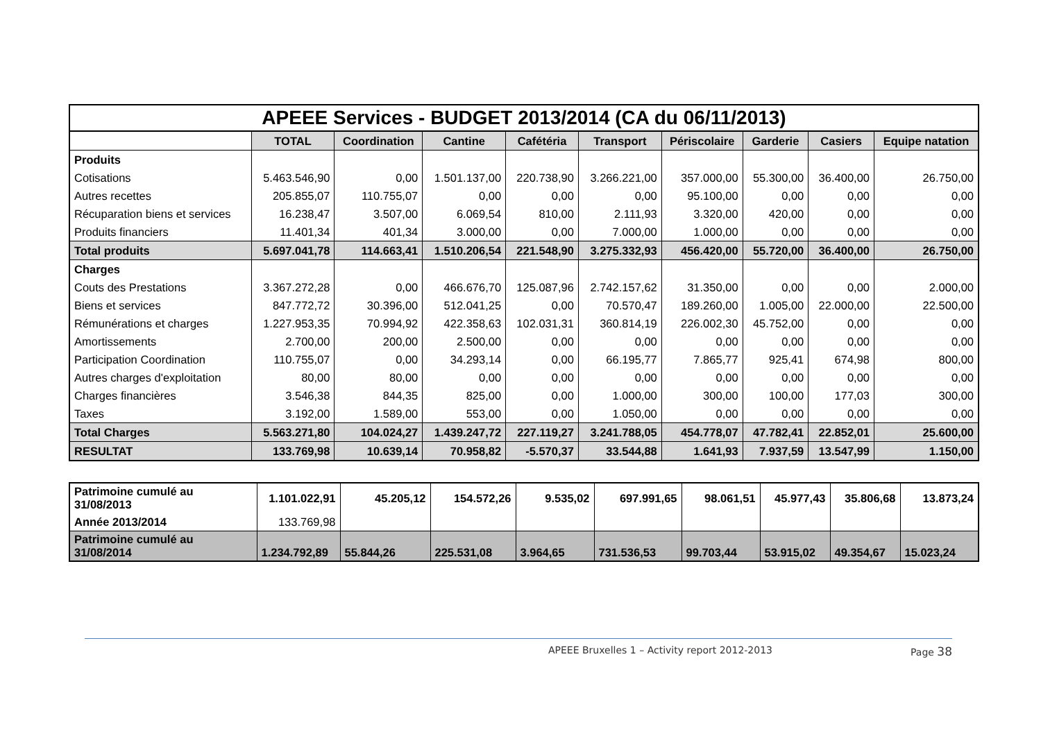| APEEE Services - BUDGET 2013/2014 (CA du 06/11/2013) | | | | | | | | | |
| | TOTAL | Coordination | Cantine | Cafétéria | Transport | Périscolaire | Garderie | Casiers | Equipe natation |
| Produits | | | | | | | | | |
| Cotisations | 5.463.546,90 | 0,00 | 1.501.137,00 | 220.738,90 | 3.266.221,00 | 357.000,00 | 55.300,00 | 36.400,00 | 26.750,00 |
| Autres recettes | 205.855,07 | 110.755,07 | 0,00 | 0,00 | 0,00 | 95.100,00 | 0,00 | 0,00 | 0,00 |
| Récuparation biens et services | 16.238,47 | 3.507,00 | 6.069,54 | 810,00 | 2.111,93 | 3.320,00 | 420,00 | 0,00 | 0,00 |
| Produits financiers | 11.401,34 | 401,34 | 3.000,00 | 0,00 | 7.000,00 | 1.000,00 | 0,00 | 0,00 | 0,00 |
| Total produits | 5.697.041,78 | 114.663,41 | 1.510.206,54 | 221.548,90 | 3.275.332,93 | 456.420,00 | 55.720,00 | 36.400,00 | 26.750,00 |
| Charges | | | | | | | | | |
| Couts des Prestations | 3.367.272,28 | 0,00 | 466.676,70 | 125.087,96 | 2.742.157,62 | 31.350,00 | 0,00 | 0,00 | 2.000,00 |
| Biens et services | 847.772,72 | 30.396,00 | 512.041,25 | 0,00 | 70.570,47 | 189.260,00 | 1.005,00 | 22.000,00 | 22.500,00 |
| Rémunérations et charges | 1.227.953,35 | 70.994,92 | 422.358,63 | 102.031,31 | 360.814,19 | 226.002,30 | 45.752,00 | 0,00 | 0,00 |
| Amortissements | 2.700,00 | 200,00 | 2.500,00 | 0,00 | 0,00 | 0,00 | 0,00 | 0,00 | 0,00 |
| Participation Coordination | 110.755,07 | 0,00 | 34.293,14 | 0,00 | 66.195,77 | 7.865,77 | 925,41 | 674,98 | 800,00 |
| Autres charges d'exploitation | 80,00 | 80,00 | 0,00 | 0,00 | 0,00 | 0,00 | 0,00 | 0,00 | 0,00 |
| Charges financières | 3.546,38 | 844,35 | 825,00 | 0,00 | 1.000,00 | 300,00 | 100,00 | 177,03 | 300,00 |
| Taxes | 3.192,00 | 1.589,00 | 553,00 | 0,00 | 1.050,00 | 0,00 | 0,00 | 0,00 | 0,00 |
| Total Charges | 5.563.271,80 | 104.024,27 | 1.439.247,72 | 227.119,27 | 3.241.788,05 | 454.778,07 | 47.782,41 | 22.852,01 | 25.600,00 |
| RESULTAT | 133.769,98 | 10.639,14 | 70.958,82 | -5.570,37 | 33.544,88 | 1.641,93 | 7.937,59 | 13.547,99 | 1.150,00 |
| Patrimoine cumulé au 31/08/2013 | 1.101.022,91 | 45.205,12 | 154.572,26 | 9.535,02 | 697.991,65 | 98.061,51 | 45.977,43 | 35.806,68 | 13.873,24 |
| Année 2013/2014 | 133.769,98 | | | | | | | | |
| Patrimoine cumulé au 31/08/2014 | 1.234.792,89 | 55.844,26 | 225.531,08 | 3.964,65 | 731.536,53 | 99.703,44 | 53.915,02 | 49.354,67 | 15.023,24 |
APEEE Bruxelles 1 – Activity report 2012-2013 Page 38